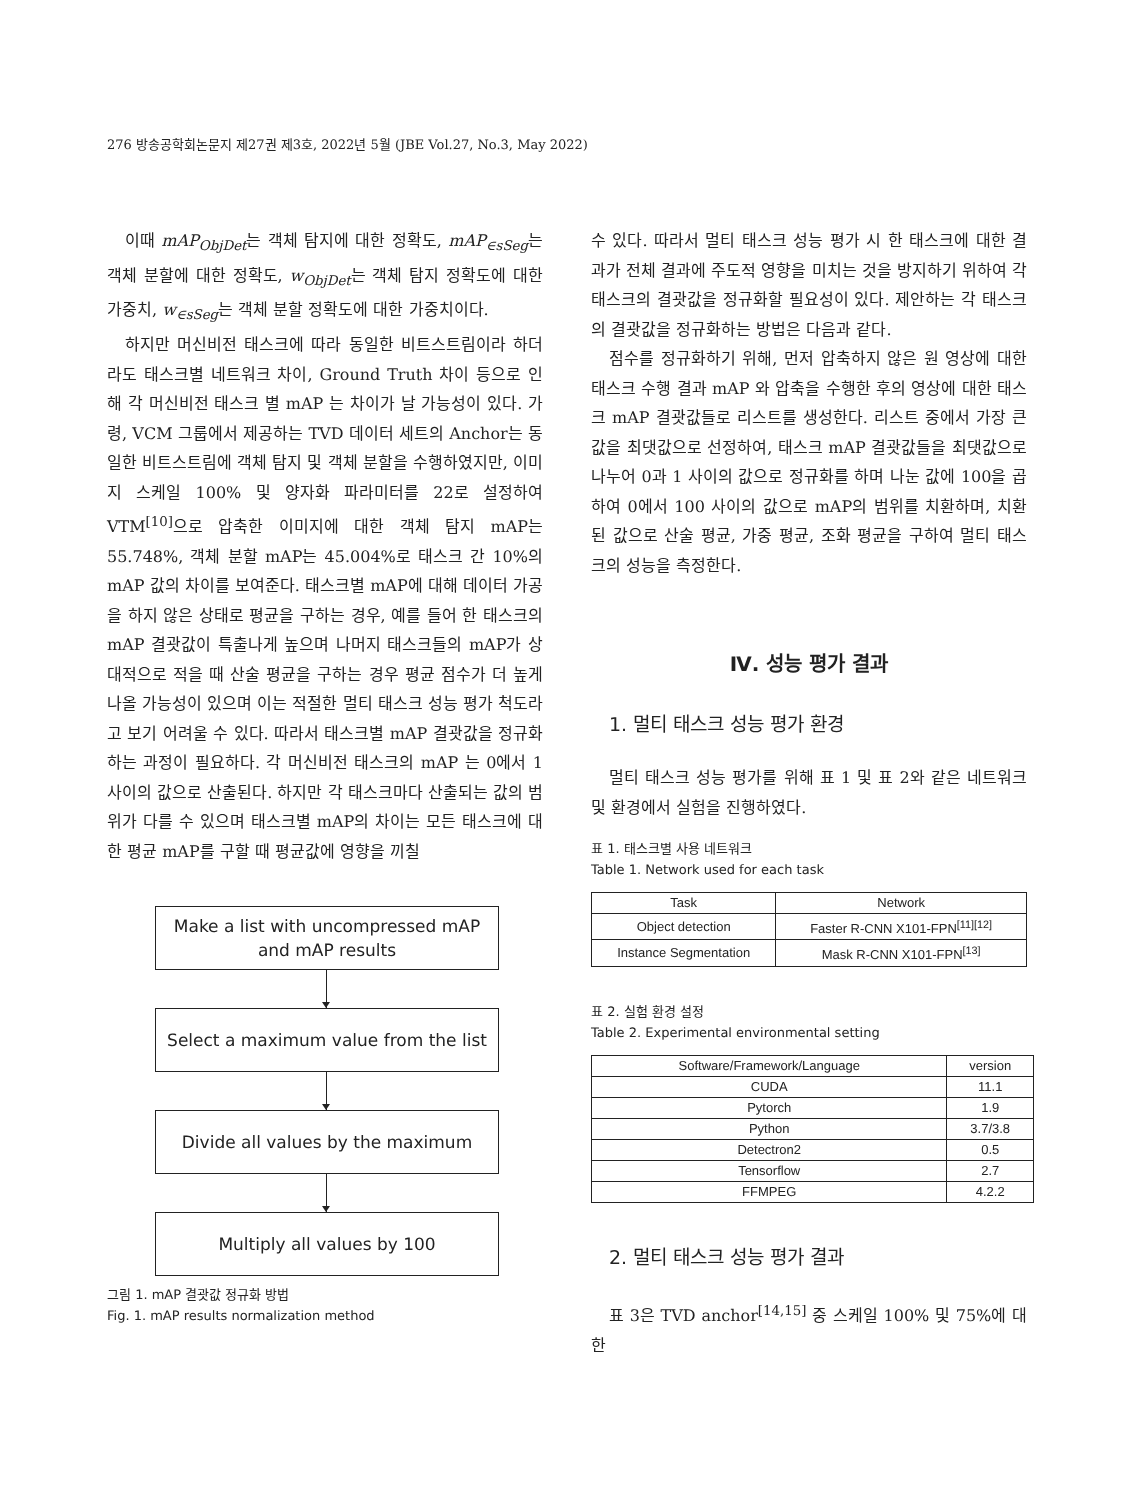276 방송공학회논문지 제27권 제3호, 2022년 5월 (JBE Vol.27, No.3, May 2022)
이때 mAP<sub>ObjDet</sub>는 객체 탐지에 대한 정확도, mAP<sub>∈sSeg</sub>는 객체 분할에 대한 정확도, w<sub>ObjDet</sub>는 객체 탐지 정확도에 대한 가중치, w<sub>∈sSeg</sub>는 객체 분할 정확도에 대한 가중치이다.
하지만 머신비전 태스크에 따라 동일한 비트스트림이라 하더라도 태스크별 네트워크 차이, Ground Truth 차이 등으로 인해 각 머신비전 태스크 별 mAP 는 차이가 날 가능성이 있다. 가령, VCM 그룹에서 제공하는 TVD 데이터 세트의 Anchor는 동일한 비트스트림에 객체 탐지 및 객체 분할을 수행하였지만, 이미지 스케일 100% 및 양자화 파라미터를 22로 설정하여 VTM<sup>[10]</sup>으로 압축한 이미지에 대한 객체 탐지 mAP는 55.748%, 객체 분할 mAP는 45.004%로 태스크 간 10%의 mAP 값의 차이를 보여준다. 태스크별 mAP에 대해 데이터 가공을 하지 않은 상태로 평균을 구하는 경우, 예를 들어 한 태스크의 mAP 결괏값이 특출나게 높으며 나머지 태스크들의 mAP가 상대적으로 적을 때 산술 평균을 구하는 경우 평균 점수가 더 높게 나올 가능성이 있으며 이는 적절한 멀티 태스크 성능 평가 척도라고 보기 어려울 수 있다. 따라서 태스크별 mAP 결괏값을 정규화하는 과정이 필요하다. 각 머신비전 태스크의 mAP 는 0에서 1 사이의 값으로 산출된다. 하지만 각 태스크마다 산출되는 값의 범위가 다를 수 있으며 태스크별 mAP의 차이는 모든 태스크에 대한 평균 mAP를 구할 때 평균값에 영향을 끼칠
Make a list with uncompressed mAP
and mAP results
Select a maximum value from the list
Divide all values by the maximum
Multiply all values by 100
그림 1. mAP 결괏값 정규화 방법
Fig. 1. mAP results normalization method
수 있다. 따라서 멀티 태스크 성능 평가 시 한 태스크에 대한 결과가 전체 결과에 주도적 영향을 미치는 것을 방지하기 위하여 각 태스크의 결괏값을 정규화할 필요성이 있다. 제안하는 각 태스크의 결괏값을 정규화하는 방법은 다음과 같다.
점수를 정규화하기 위해, 먼저 압축하지 않은 원 영상에 대한 태스크 수행 결과 mAP 와 압축을 수행한 후의 영상에 대한 태스크 mAP 결괏값들로 리스트를 생성한다. 리스트 중에서 가장 큰 값을 최댓값으로 선정하여, 태스크 mAP 결괏값들을 최댓값으로 나누어 0과 1 사이의 값으로 정규화를 하며 나눈 값에 100을 곱하여 0에서 100 사이의 값으로 mAP의 범위를 치환하며, 치환된 값으로 산술 평균, 가중 평균, 조화 평균을 구하여 멀티 태스크의 성능을 측정한다.
Ⅳ. 성능 평가 결과
1. 멀티 태스크 성능 평가 환경
멀티 태스크 성능 평가를 위해 표 1 및 표 2와 같은 네트워크 및 환경에서 실험을 진행하였다.
표 1. 태스크별 사용 네트워크
Table 1. Network used for each task
| Task | Network |
| --- | --- |
| Object detection | Faster R-CNN X101-FPN<sup>[11][12]</sup> |
| Instance Segmentation | Mask R-CNN X101-FPN<sup>[13]</sup> |
표 2. 실험 환경 설정
Table 2. Experimental environmental setting
| Software/Framework/Language | version |
| --- | --- |
| CUDA | 11.1 |
| Pytorch | 1.9 |
| Python | 3.7/3.8 |
| Detectron2 | 0.5 |
| Tensorflow | 2.7 |
| FFMPEG | 4.2.2 |
2. 멀티 태스크 성능 평가 결과
표 3은 TVD anchor<sup>[14,15]</sup> 중 스케일 100% 및 75%에 대한